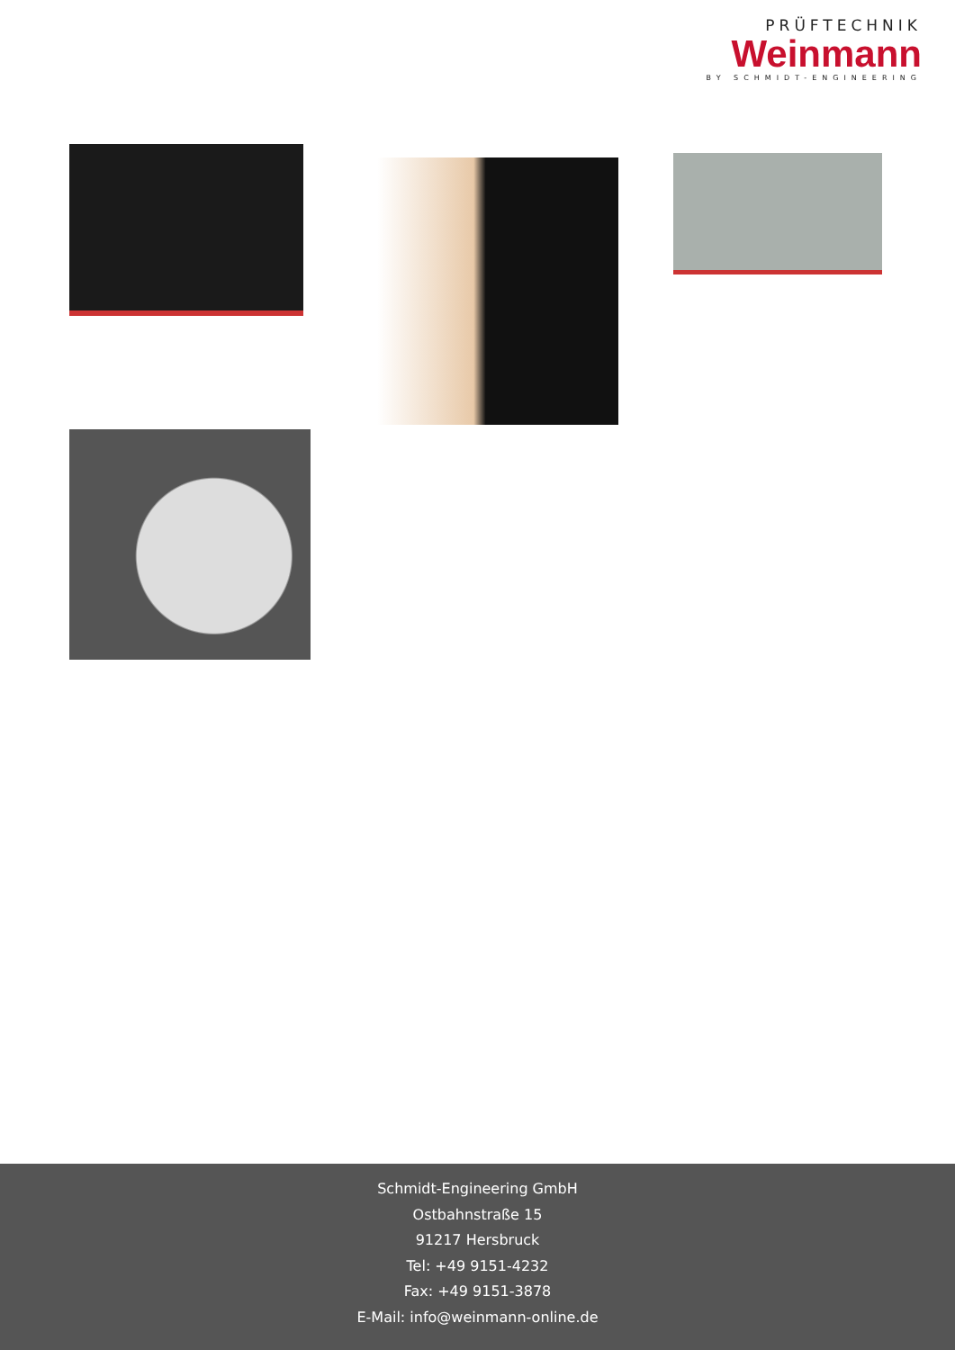PRÜFTECHNIK
Weinmann
BY SCHMIDT-ENGINEERING
Schmidt-Engineering GmbH
Ostbahnstraße 15
91217 Hersbruck
Tel: +49 9151-4232
Fax: +49 9151-3878
E-Mail: info@weinmann-online.de